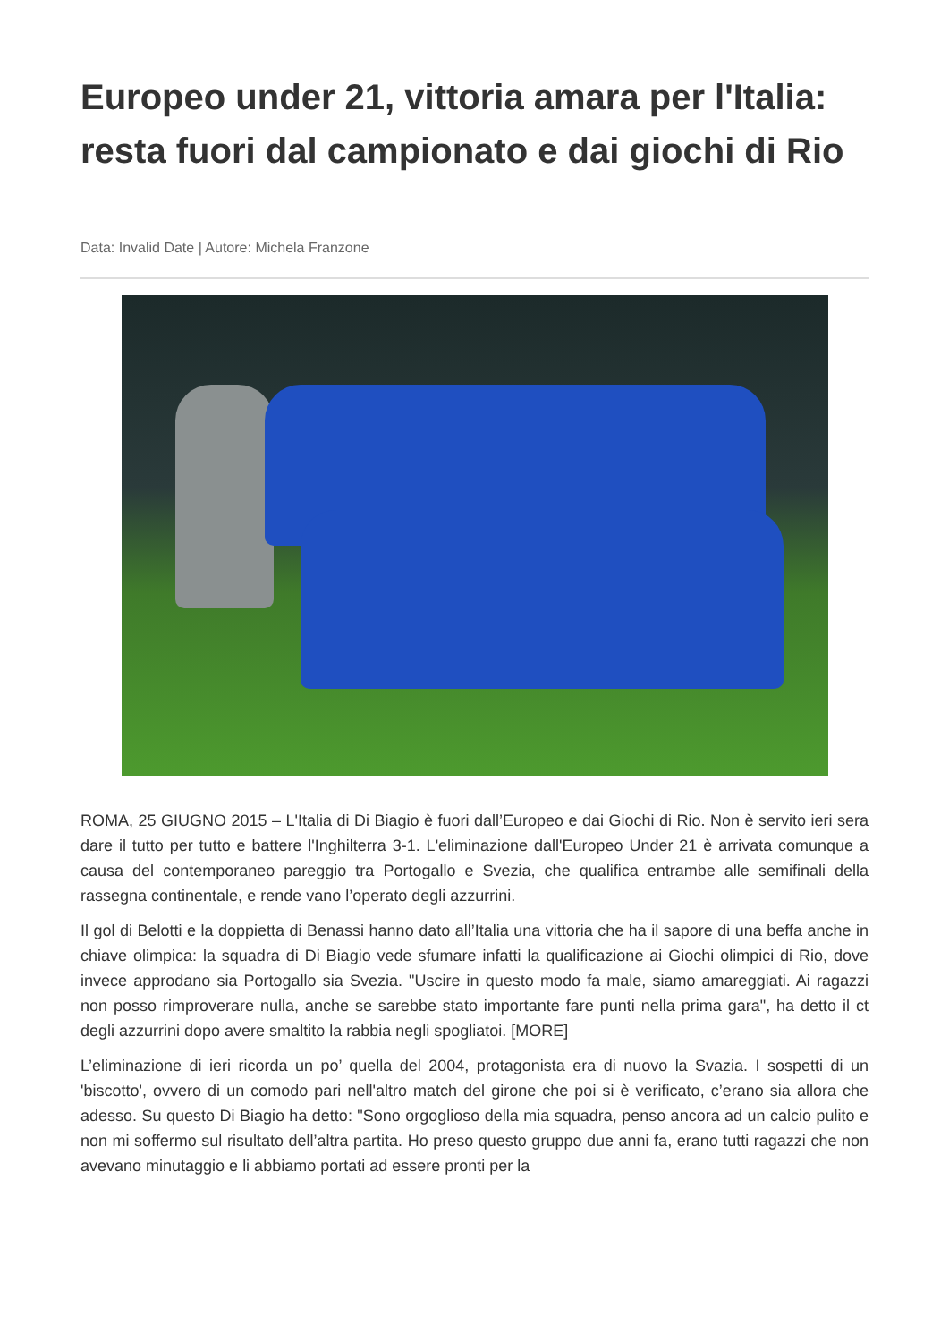Europeo under 21, vittoria amara per l'Italia: resta fuori dal campionato e dai giochi di Rio
Data: Invalid Date | Autore: Michela Franzone
ROMA, 25 GIUGNO 2015 – L'Italia di Di Biagio è fuori dall’Europeo e dai Giochi di Rio. Non è servito ieri sera dare il tutto per tutto e battere l'Inghilterra 3-1. L'eliminazione dall'Europeo Under 21 è arrivata comunque a causa del contemporaneo pareggio tra Portogallo e Svezia, che qualifica entrambe alle semifinali della rassegna continentale, e rende vano l’operato degli azzurrini.
Il gol di Belotti e la doppietta di Benassi hanno dato all’Italia una vittoria che ha il sapore di una beffa anche in chiave olimpica: la squadra di Di Biagio vede sfumare infatti la qualificazione ai Giochi olimpici di Rio, dove invece approdano sia Portogallo sia Svezia. "Uscire in questo modo fa male, siamo amareggiati. Ai ragazzi non posso rimproverare nulla, anche se sarebbe stato importante fare punti nella prima gara", ha detto il ct degli azzurrini dopo avere smaltito la rabbia negli spogliatoi. [MORE]
L’eliminazione di ieri ricorda un po’ quella del 2004, protagonista era di nuovo la Svazia. I sospetti di un 'biscotto', ovvero di un comodo pari nell'altro match del girone che poi si è verificato, c’erano sia allora che adesso. Su questo Di Biagio ha detto: "Sono orgoglioso della mia squadra, penso ancora ad un calcio pulito e non mi soffermo sul risultato dell’altra partita. Ho preso questo gruppo due anni fa, erano tutti ragazzi che non avevano minutaggio e li abbiamo portati ad essere pronti per la